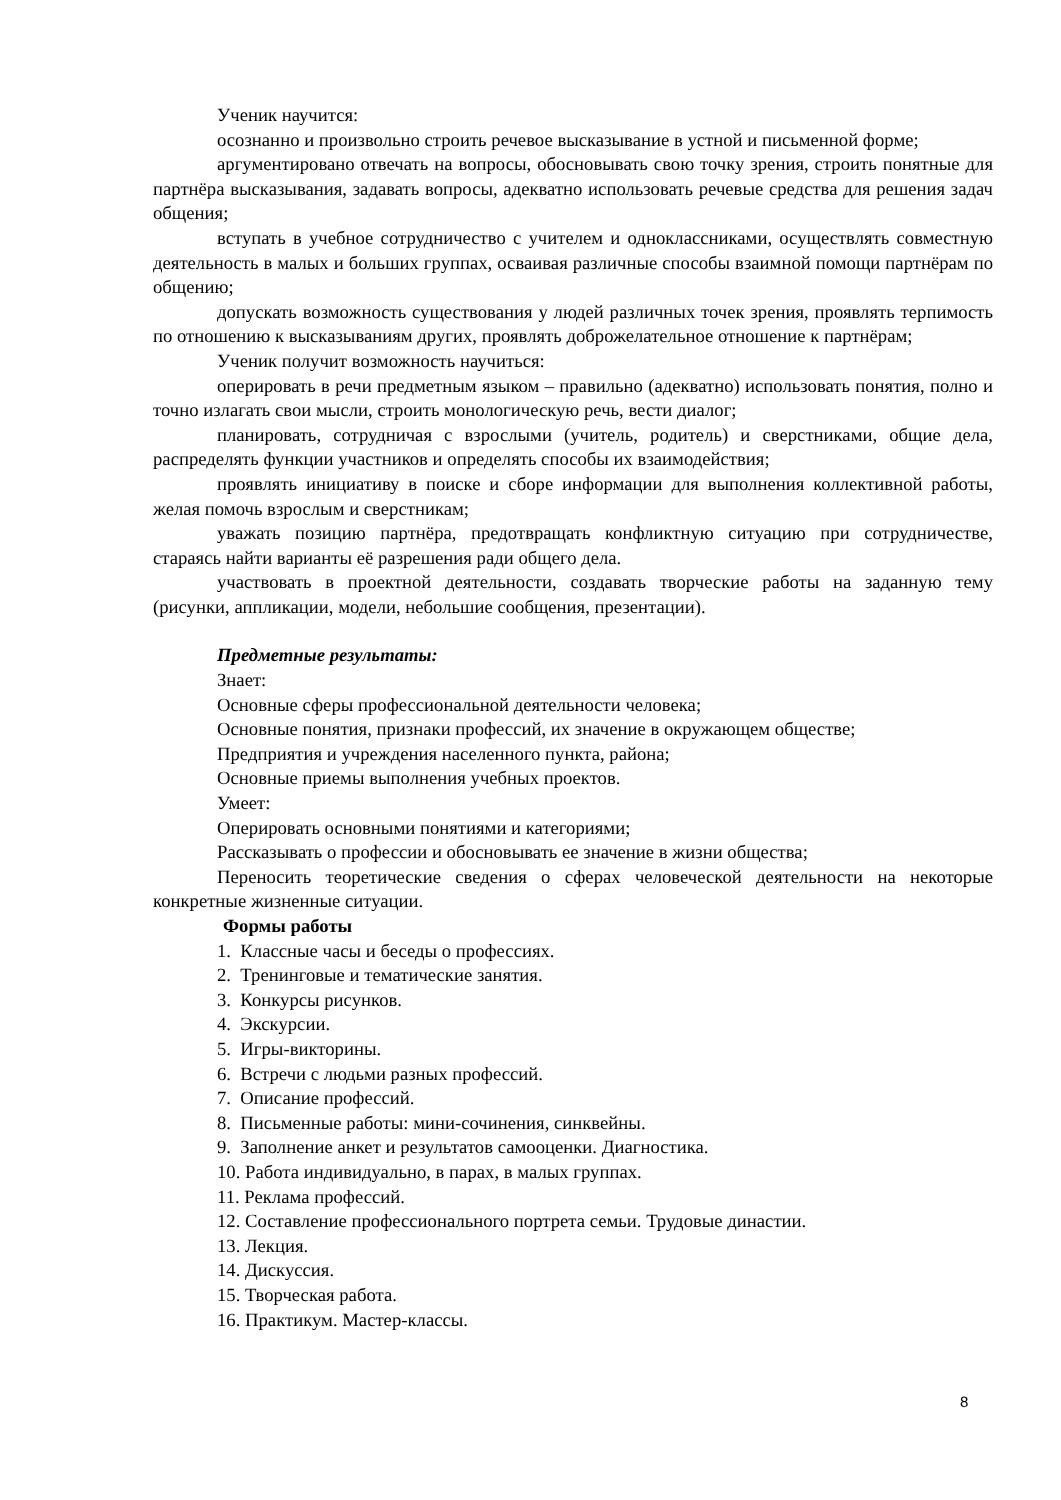Ученик научится:
осознанно и произвольно строить речевое высказывание в устной и письменной форме;
аргументировано отвечать на вопросы, обосновывать свою точку зрения, строить понятные для партнёра высказывания, задавать вопросы, адекватно использовать речевые средства для решения задач общения;
вступать в учебное сотрудничество с учителем и одноклассниками, осуществлять совместную деятельность в малых и больших группах, осваивая различные способы взаимной помощи партнёрам по общению;
допускать возможность существования у людей различных точек зрения, проявлять терпимость по отношению к высказываниям других, проявлять доброжелательное отношение к партнёрам;
Ученик получит возможность научиться:
оперировать в речи предметным языком – правильно (адекватно) использовать понятия, полно и точно излагать свои мысли, строить монологическую речь, вести диалог;
планировать, сотрудничая с взрослыми (учитель, родитель) и сверстниками, общие дела, распределять функции участников и определять способы их взаимодействия;
проявлять инициативу в поиске и сборе информации для выполнения коллективной работы, желая помочь взрослым и сверстникам;
уважать позицию партнёра, предотвращать конфликтную ситуацию при сотрудничестве, стараясь найти варианты её разрешения ради общего дела.
участвовать в проектной деятельности, создавать творческие работы на заданную тему (рисунки, аппликации, модели, небольшие сообщения, презентации).
Предметные результаты:
Знает:
Основные сферы профессиональной деятельности человека;
Основные понятия, признаки профессий, их значение в окружающем обществе;
Предприятия и учреждения населенного пункта, района;
Основные приемы выполнения учебных проектов.
Умеет:
Оперировать основными понятиями и категориями;
Рассказывать о профессии и обосновывать ее значение в жизни общества;
Переносить теоретические сведения о сферах человеческой деятельности на некоторые конкретные жизненные ситуации.
Формы работы
1. Классные часы и беседы о профессиях.
2. Тренинговые и тематические занятия.
3. Конкурсы рисунков.
4. Экскурсии.
5. Игры-викторины.
6. Встречи с людьми разных профессий.
7. Описание профессий.
8. Письменные работы: мини-сочинения, синквейны.
9. Заполнение анкет и результатов самооценки. Диагностика.
10. Работа индивидуально, в парах, в малых группах.
11. Реклама профессий.
12. Составление профессионального портрета семьи. Трудовые династии.
13. Лекция.
14. Дискуссия.
15. Творческая работа.
16. Практикум. Мастер-классы.
8